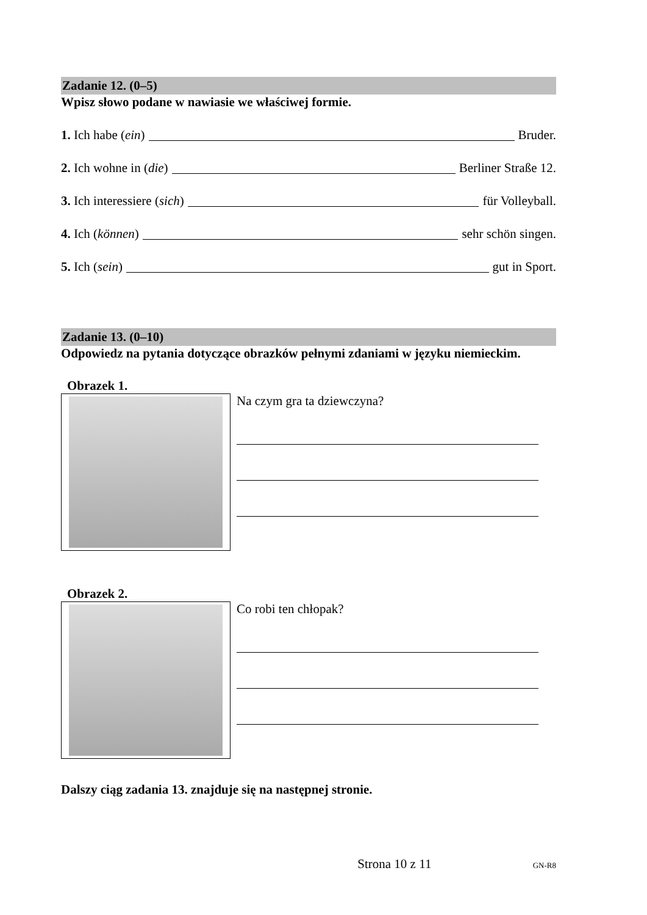Zadanie 12. (0–5)
Wpisz słowo podane w nawiasie we właściwej formie.
1. Ich habe (ein) Bruder.
2. Ich wohne in (die) Berliner Straße 12.
3. Ich interessiere (sich) für Volleyball.
4. Ich (können) sehr schön singen.
5. Ich (sein) gut in Sport.
Zadanie 13. (0–10)
Odpowiedz na pytania dotyczące obrazków pełnymi zdaniami w języku niemieckim.
Obrazek 1.
Na czym gra ta dziewczyna?
Obrazek 2.
Co robi ten chłopak?
Dalszy ciąg zadania 13. znajduje się na następnej stronie.
Strona 10 z 11 GN-R8